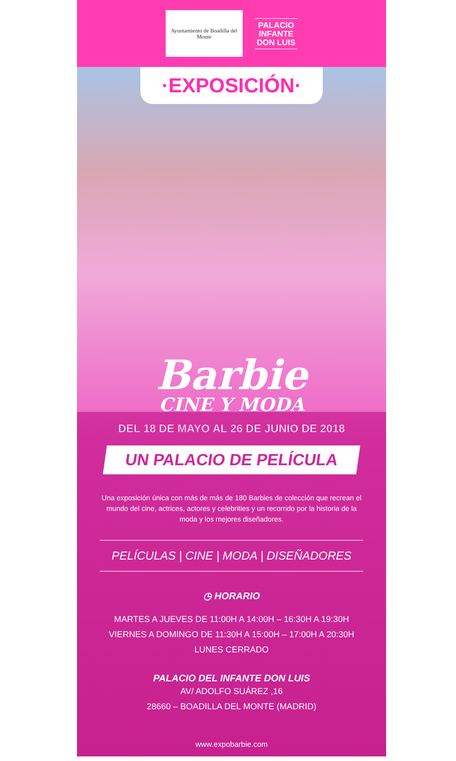Ayuntamiento de Boadilla del Monte
PALACIO
INFANTE
DON LUIS
·EXPOSICIÓN·
Barbie
CINE Y MODA
DEL 18 DE MAYO AL 26 DE JUNIO DE 2018
UN PALACIO DE PELÍCULA
Una exposición única con más de más de 180 Barbies de colección que recrean el mundo del cine, actrices, actores y celebrities y un recorrido por la historia de la moda y los mejores diseñadores.
PELÍCULAS | CINE | MODA | DISEÑADORES
◷ HORARIO
MARTES A JUEVES DE 11:00H A 14:00H – 16:30H A 19:30H
VIERNES A DOMINGO DE 11:30H A 15:00H – 17:00H A 20:30H
LUNES CERRADO
PALACIO DEL INFANTE DON LUIS
AV/ ADOLFO SUÁREZ ,16
28660 – BOADILLA DEL MONTE (MADRID)
www.expobarbie.com